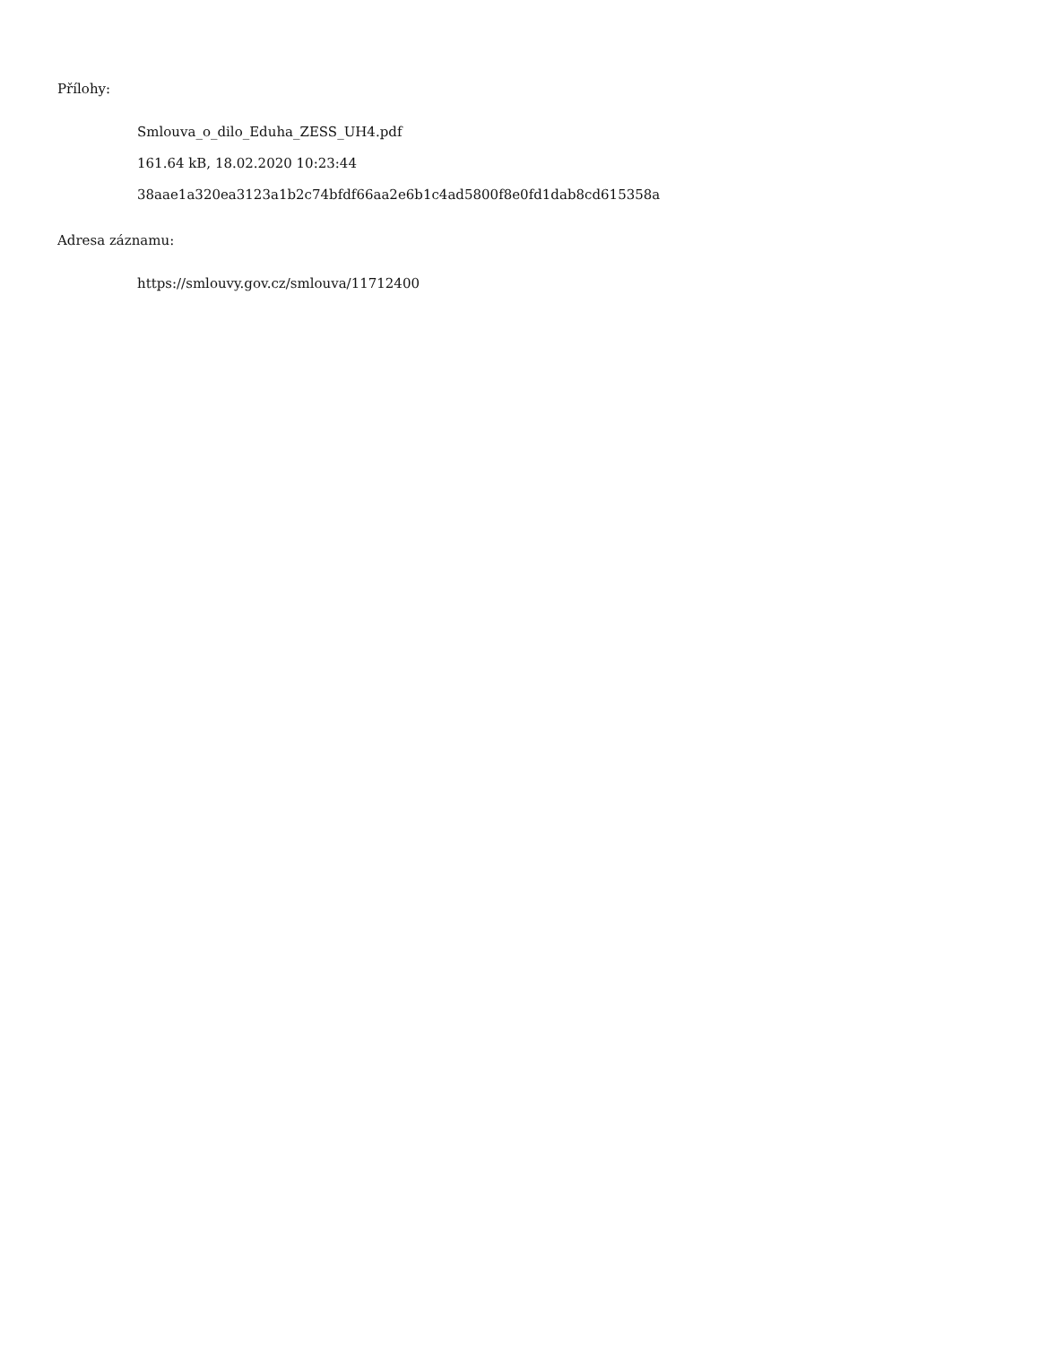Přílohy:
Smlouva_o_dilo_Eduha_ZESS_UH4.pdf
161.64 kB, 18.02.2020 10:23:44
38aae1a320ea3123a1b2c74bfdf66aa2e6b1c4ad5800f8e0fd1dab8cd615358a
Adresa záznamu:
https://smlouvy.gov.cz/smlouva/11712400